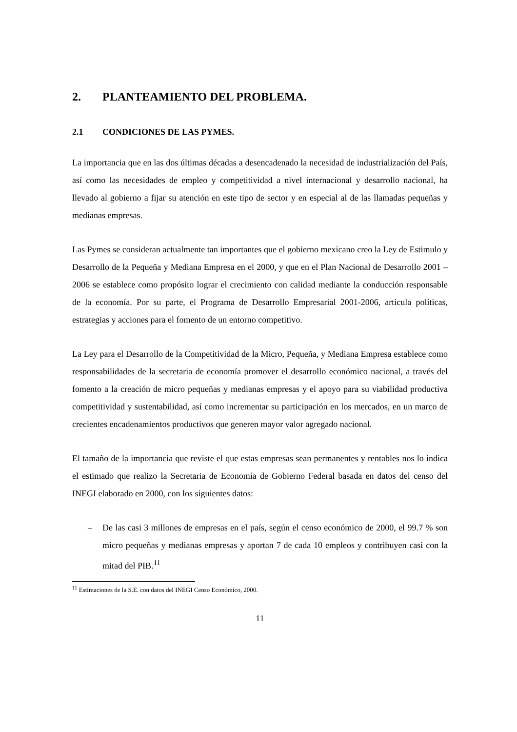2. PLANTEAMIENTO DEL PROBLEMA.
2.1 CONDICIONES DE LAS PYMES.
La importancia que en las dos últimas décadas a desencadenado la necesidad de industrialización del País, así como las necesidades de empleo y competitividad a nivel internacional y desarrollo nacional, ha llevado al gobierno a fijar su atención en este tipo de sector y en especial al de las llamadas pequeñas y medianas empresas.
Las Pymes se consideran actualmente tan importantes que el gobierno mexicano creo la Ley de Estimulo y Desarrollo de la Pequeña y Mediana Empresa en el 2000, y que en el Plan Nacional de Desarrollo 2001 – 2006 se establece como propósito lograr el crecimiento con calidad mediante la conducción responsable de la economía. Por su parte, el Programa de Desarrollo Empresarial 2001-2006, articula políticas, estrategias y acciones para el fomento de un entorno competitivo.
La Ley para el Desarrollo de la Competitividad de la Micro, Pequeña, y Mediana Empresa establece como responsabilidades de la secretaria de economía promover el desarrollo económico nacional, a través del fomento a la creación de micro pequeñas y medianas empresas y el apoyo para su viabilidad productiva competitividad y sustentabilidad, así como incrementar su participación en los mercados, en un marco de crecientes encadenamientos productivos que generen mayor valor agregado nacional.
El tamaño de la importancia que reviste el que estas empresas sean permanentes y rentables nos lo indica el estimado que realizo la Secretaria de Economía de Gobierno Federal basada en datos del censo del INEGI elaborado en 2000, con los siguientes datos:
– De las casi 3 millones de empresas en el país, según el censo económico de 2000, el 99.7 % son micro pequeñas y medianas empresas y aportan 7 de cada 10 empleos y contribuyen casi con la mitad del PIB.<sup>11</sup>
<sup>11</sup> Estimaciones de la S.E. con datos del INEGI Censo Económico, 2000.
11